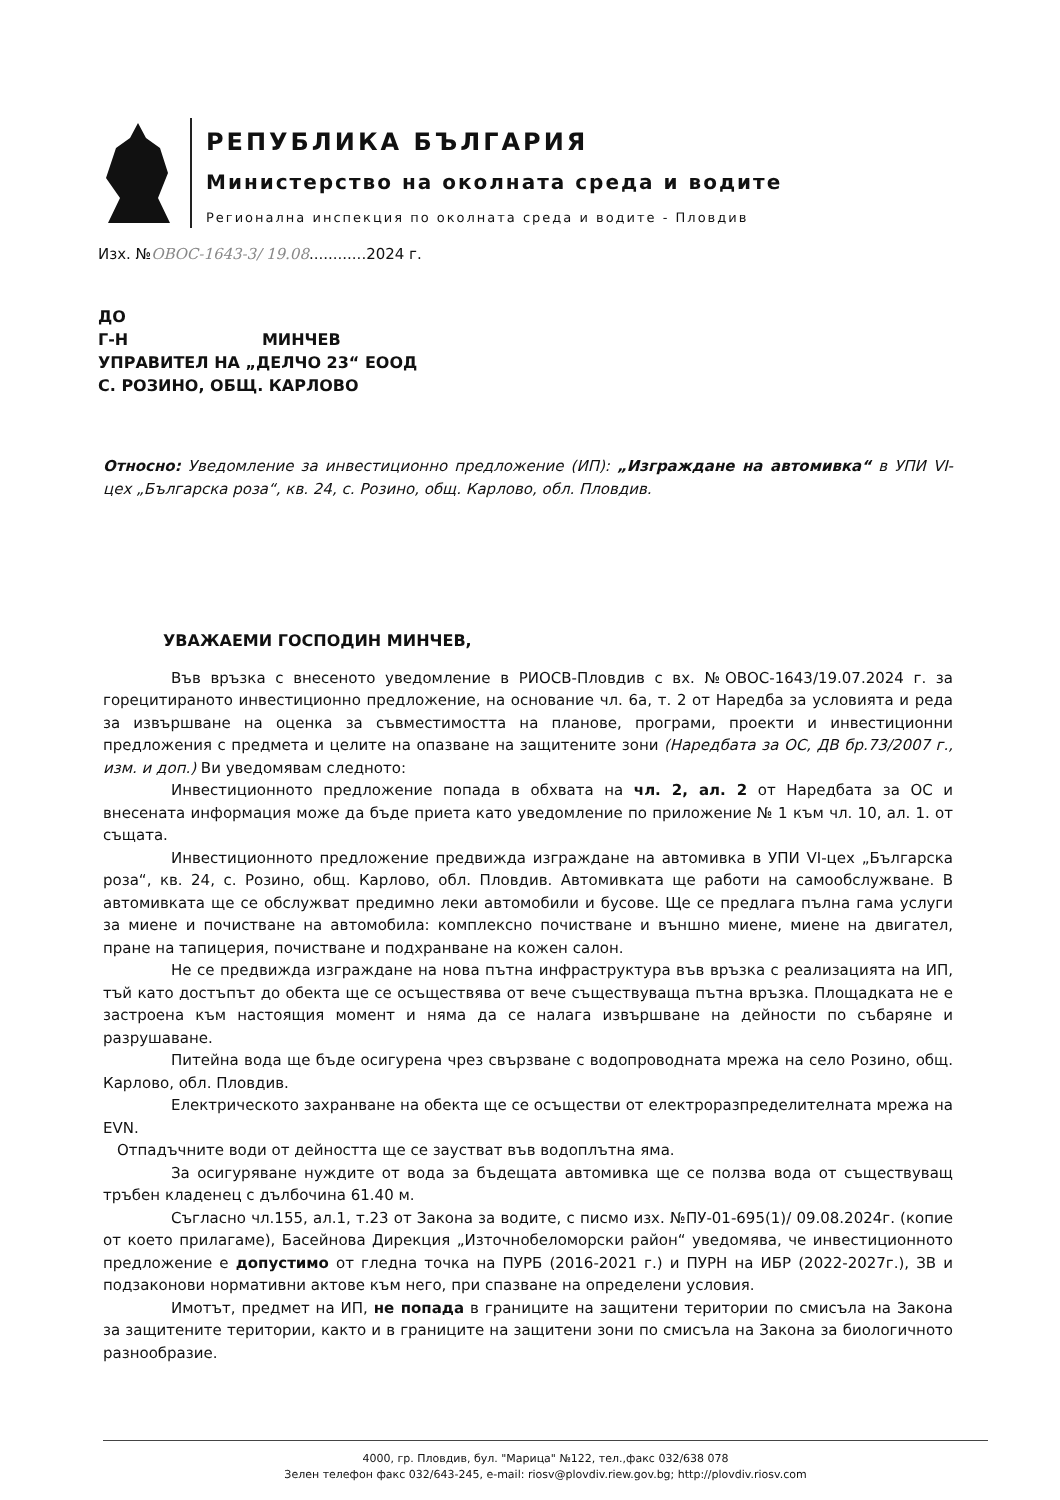РЕПУБЛИКА БЪЛГАРИЯ
Министерство на околната среда и водите
Регионална инспекция по околната среда и водите - Пловдив
Изх. №ОВОС-1643-3/ 19.08............2024 г.
ДО
Г-Н МИНЧЕВ
УПРАВИТЕЛ НА „ДЕЛЧО 23“ ЕООД
С. РОЗИНО, ОБЩ. КАРЛОВО
Относно: Уведомление за инвестиционно предложение (ИП): „Изграждане на автомивка“ в УПИ VI-цех „Българска роза“, кв. 24, с. Розино, общ. Карлово, обл. Пловдив.
УВАЖАЕМИ ГОСПОДИН МИНЧЕВ,
Във връзка с внесеното уведомление в РИОСВ-Пловдив с вх. №ОВОС-1643/19.07.2024 г. за горецитираното инвестиционно предложение, на основание чл. 6а, т. 2 от Наредба за условията и реда за извършване на оценка за съвместимостта на планове, програми, проекти и инвестиционни предложения с предмета и целите на опазване на защитените зони (Наредбата за ОС, ДВ бр.73/2007 г., изм. и доп.) Ви уведомявам следното:
Инвестиционното предложение попада в обхвата на чл. 2, ал. 2 от Наредбата за ОС и внесената информация може да бъде приета като уведомление по приложение № 1 към чл. 10, ал. 1. от същата.
Инвестиционното предложение предвижда изграждане на автомивка в УПИ VI-цех „Българска роза“, кв. 24, с. Розино, общ. Карлово, обл. Пловдив. Автомивката ще работи на самообслужване. В автомивката ще се обслужват предимно леки автомобили и бусове. Ще се предлага пълна гама услуги за миене и почистване на автомобила: комплексно почистване и външно миене, миене на двигател, пране на тапицерия, почистване и подхранване на кожен салон.
Не се предвижда изграждане на нова пътна инфраструктура във връзка с реализацията на ИП, тъй като достъпът до обекта ще се осъществява от вече съществуваща пътна връзка. Площадката не е застроена към настоящия момент и няма да се налага извършване на дейности по събаряне и разрушаване.
Питейна вода ще бъде осигурена чрез свързване с водопроводната мрежа на село Розино, общ. Карлово, обл. Пловдив.
Електрическото захранване на обекта ще се осъществи от електроразпределителната мрежа на EVN.
Отпадъчните води от дейността ще се заустват във водоплътна яма.
За осигуряване нуждите от вода за бъдещата автомивка ще се ползва вода от съществуващ тръбен кладенец с дълбочина 61.40 м.
Съгласно чл.155, ал.1, т.23 от Закона за водите, с писмо изх. №ПУ-01-695(1)/ 09.08.2024г. (копие от което прилагаме), Басейнова Дирекция „Източнобеломорски район“ уведомява, че инвестиционното предложение е допустимо от гледна точка на ПУРБ (2016-2021 г.) и ПУРН на ИБР (2022-2027г.), ЗВ и подзаконови нормативни актове към него, при спазване на определени условия.
Имотът, предмет на ИП, не попада в границите на защитени територии по смисъла на Закона за защитените територии, както и в границите на защитени зони по смисъла на Закона за биологичното разнообразие.
4000, гр. Пловдив, бул. "Марица" №122, тел.,факс 032/638 078
Зелен телефон факс 032/643-245, e-mail: riosv@plovdiv.riew.gov.bg; http://plovdiv.riosv.com